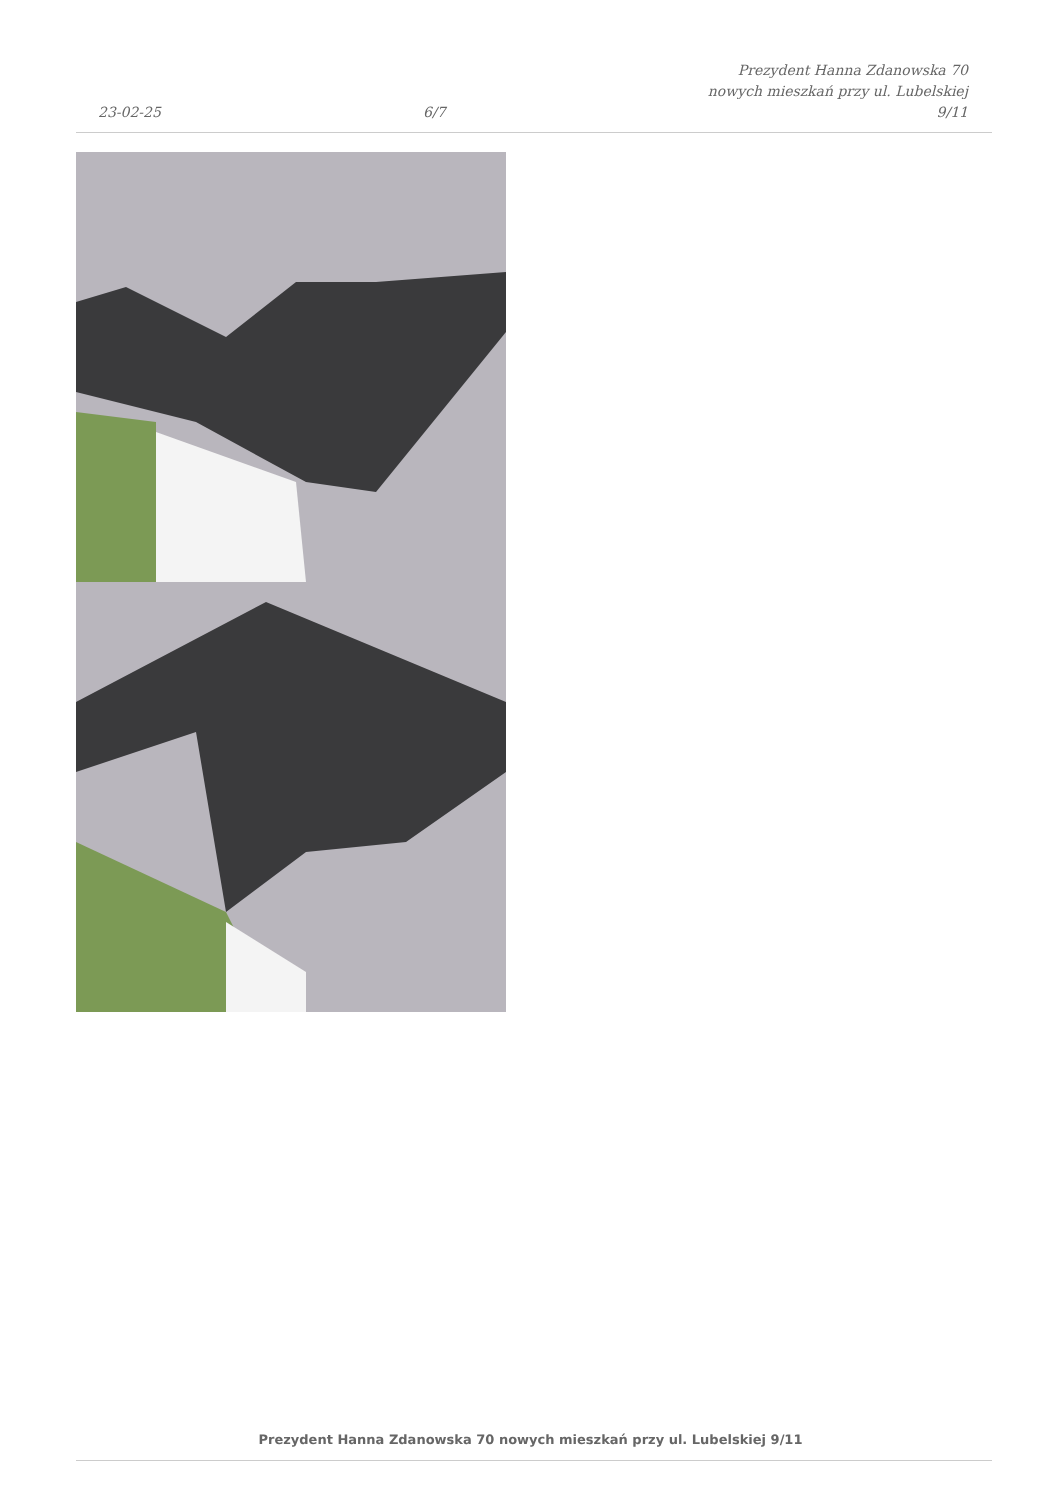23-02-25 6/7 Prezydent Hanna Zdanowska 70
nowych mieszkań przy ul. Lubelskiej
9/11
Prezydent Hanna Zdanowska 70 nowych mieszkań przy ul. Lubelskiej 9/11